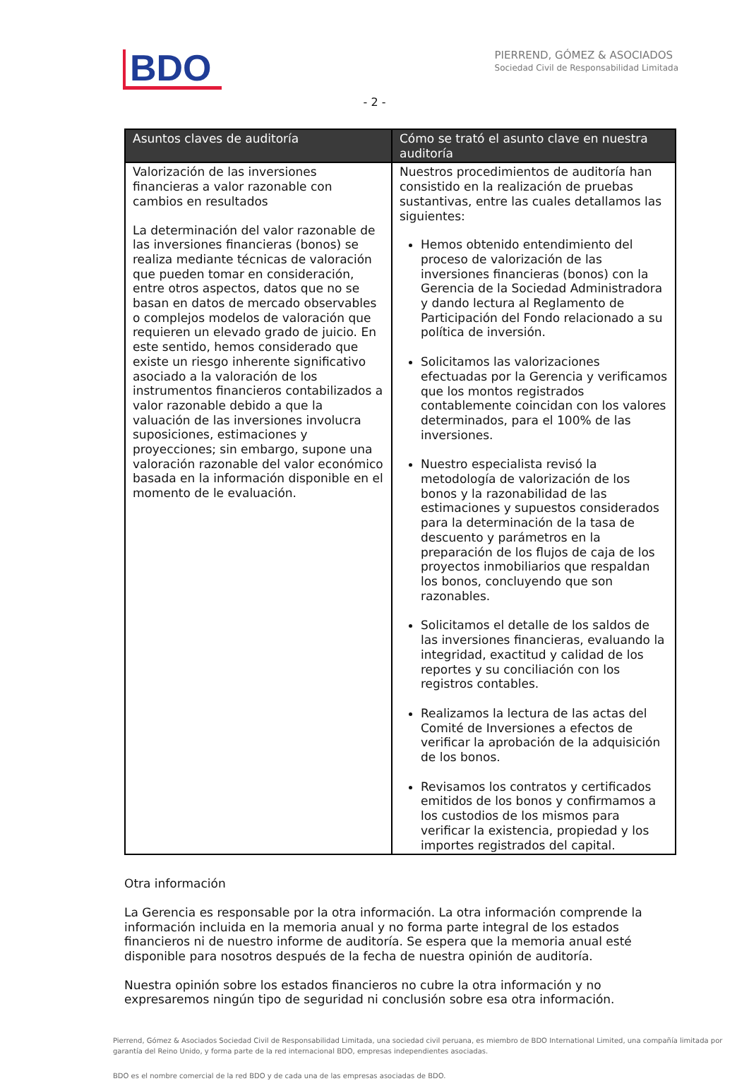BDO
PIERREND, GÓMEZ & ASOCIADOS
Sociedad Civil de Responsabilidad Limitada
- 2 -
| Asuntos claves de auditoría | Cómo se trató el asunto clave en nuestra auditoría |
| --- | --- |
| Valorización de las inversiones financieras a valor razonable con cambios en resultados La determinación del valor razonable de las inversiones financieras (bonos) se realiza mediante técnicas de valoración que pueden tomar en consideración, entre otros aspectos, datos que no se basan en datos de mercado observables o complejos modelos de valoración que requieren un elevado grado de juicio. En este sentido, hemos considerado que existe un riesgo inherente significativo asociado a la valoración de los instrumentos financieros contabilizados a valor razonable debido a que la valuación de las inversiones involucra suposiciones, estimaciones y proyecciones; sin embargo, supone una valoración razonable del valor económico basada en la información disponible en el momento de le evaluación. | Nuestros procedimientos de auditoría han consistido en la realización de pruebas sustantivas, entre las cuales detallamos las siguientes: Hemos obtenido entendimiento del proceso de valorización de las inversiones financieras (bonos) con la Gerencia de la Sociedad Administradora y dando lectura al Reglamento de Participación del Fondo relacionado a su política de inversión. Solicitamos las valorizaciones efectuadas por la Gerencia y verificamos que los montos registrados contablemente coincidan con los valores determinados, para el 100% de las inversiones. Nuestro especialista revisó la metodología de valorización de los bonos y la razonabilidad de las estimaciones y supuestos considerados para la determinación de la tasa de descuento y parámetros en la preparación de los flujos de caja de los proyectos inmobiliarios que respaldan los bonos, concluyendo que son razonables. Solicitamos el detalle de los saldos de las inversiones financieras, evaluando la integridad, exactitud y calidad de los reportes y su conciliación con los registros contables. Realizamos la lectura de las actas del Comité de Inversiones a efectos de verificar la aprobación de la adquisición de los bonos. Revisamos los contratos y certificados emitidos de los bonos y confirmamos a los custodios de los mismos para verificar la existencia, propiedad y los importes registrados del capital. |
Otra información
La Gerencia es responsable por la otra información. La otra información comprende la información incluida en la memoria anual y no forma parte integral de los estados financieros ni de nuestro informe de auditoría. Se espera que la memoria anual esté disponible para nosotros después de la fecha de nuestra opinión de auditoría.
Nuestra opinión sobre los estados financieros no cubre la otra información y no expresaremos ningún tipo de seguridad ni conclusión sobre esa otra información.
Pierrend, Gómez & Asociados Sociedad Civil de Responsabilidad Limitada, una sociedad civil peruana, es miembro de BDO International Limited, una compañía limitada por garantía del Reino Unido, y forma parte de la red internacional BDO, empresas independientes asociadas.
BDO es el nombre comercial de la red BDO y de cada una de las empresas asociadas de BDO.